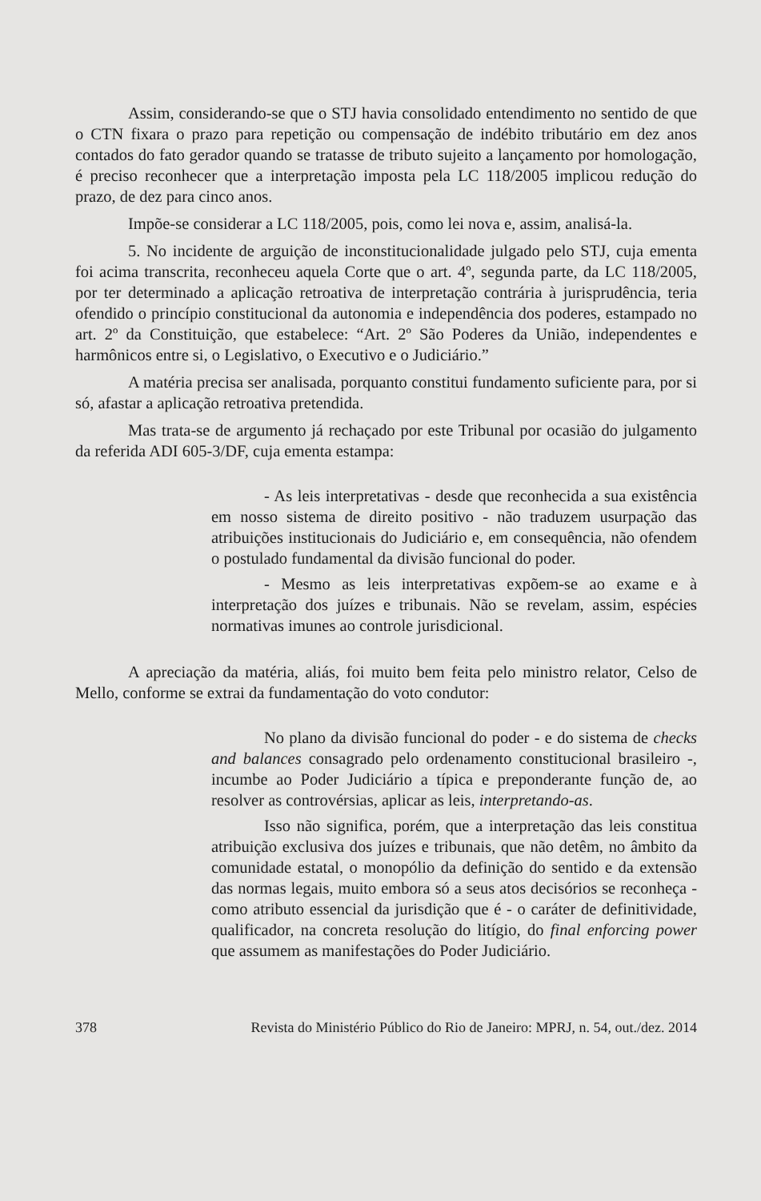Assim, considerando-se que o STJ havia consolidado entendimento no sentido de que o CTN fixara o prazo para repetição ou compensação de indébito tributário em dez anos contados do fato gerador quando se tratasse de tributo sujeito a lançamento por homologação, é preciso reconhecer que a interpretação imposta pela LC 118/2005 implicou redução do prazo, de dez para cinco anos.
Impõe-se considerar a LC 118/2005, pois, como lei nova e, assim, analisá-la.
5. No incidente de arguição de inconstitucionalidade julgado pelo STJ, cuja ementa foi acima transcrita, reconheceu aquela Corte que o art. 4º, segunda parte, da LC 118/2005, por ter determinado a aplicação retroativa de interpretação contrária à jurisprudência, teria ofendido o princípio constitucional da autonomia e independência dos poderes, estampado no art. 2º da Constituição, que estabelece: “Art. 2º São Poderes da União, independentes e harmônicos entre si, o Legislativo, o Executivo e o Judiciário.”
A matéria precisa ser analisada, porquanto constitui fundamento suficiente para, por si só, afastar a aplicação retroativa pretendida.
Mas trata-se de argumento já rechaçado por este Tribunal por ocasião do julgamento da referida ADI 605-3/DF, cuja ementa estampa:
- As leis interpretativas - desde que reconhecida a sua existência em nosso sistema de direito positivo - não traduzem usurpação das atribuições institucionais do Judiciário e, em consequência, não ofendem o postulado fundamental da divisão funcional do poder.
- Mesmo as leis interpretativas expõem-se ao exame e à interpretação dos juízes e tribunais. Não se revelam, assim, espécies normativas imunes ao controle jurisdicional.
A apreciação da matéria, aliás, foi muito bem feita pelo ministro relator, Celso de Mello, conforme se extrai da fundamentação do voto condutor:
No plano da divisão funcional do poder - e do sistema de checks and balances consagrado pelo ordenamento constitucional brasileiro -, incumbe ao Poder Judiciário a típica e preponderante função de, ao resolver as controvérsias, aplicar as leis, interpretando-as.
Isso não significa, porém, que a interpretação das leis constitua atribuição exclusiva dos juízes e tribunais, que não detêm, no âmbito da comunidade estatal, o monopólio da definição do sentido e da extensão das normas legais, muito embora só a seus atos decisórios se reconheça - como atributo essencial da jurisdição que é - o caráter de definitividade, qualificador, na concreta resolução do litígio, do final enforcing power que assumem as manifestações do Poder Judiciário.
378 Revista do Ministério Público do Rio de Janeiro: MPRJ, n. 54, out./dez. 2014